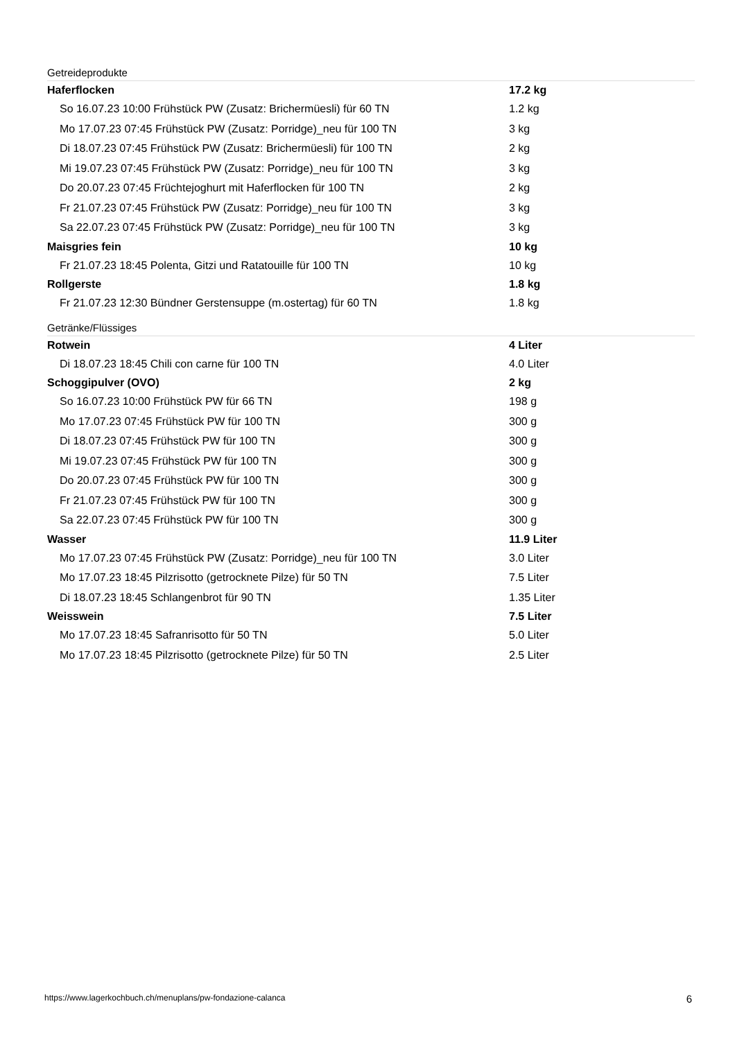Getreideprodukte
| Haferflocken | 17.2 kg |
| So 16.07.23 10:00 Frühstück PW (Zusatz: Brichermüesli) für 60 TN | 1.2 kg |
| Mo 17.07.23 07:45 Frühstück PW (Zusatz: Porridge)_neu für 100 TN | 3 kg |
| Di 18.07.23 07:45 Frühstück PW (Zusatz: Brichermüesli) für 100 TN | 2 kg |
| Mi 19.07.23 07:45 Frühstück PW (Zusatz: Porridge)_neu für 100 TN | 3 kg |
| Do 20.07.23 07:45 Früchtejoghurt mit Haferflocken für 100 TN | 2 kg |
| Fr 21.07.23 07:45 Frühstück PW (Zusatz: Porridge)_neu für 100 TN | 3 kg |
| Sa 22.07.23 07:45 Frühstück PW (Zusatz: Porridge)_neu für 100 TN | 3 kg |
| Maisgries fein | 10 kg |
| Fr 21.07.23 18:45 Polenta, Gitzi und Ratatouille für 100 TN | 10 kg |
| Rollgerste | 1.8 kg |
| Fr 21.07.23 12:30 Bündner Gerstensuppe (m.ostertag) für 60 TN | 1.8 kg |
Getränke/Flüssiges
| Rotwein | 4 Liter |
| Di 18.07.23 18:45 Chili con carne für 100 TN | 4.0 Liter |
| Schoggipulver (OVO) | 2 kg |
| So 16.07.23 10:00 Frühstück PW für 66 TN | 198 g |
| Mo 17.07.23 07:45 Frühstück PW für 100 TN | 300 g |
| Di 18.07.23 07:45 Frühstück PW für 100 TN | 300 g |
| Mi 19.07.23 07:45 Frühstück PW für 100 TN | 300 g |
| Do 20.07.23 07:45 Frühstück PW für 100 TN | 300 g |
| Fr 21.07.23 07:45 Frühstück PW für 100 TN | 300 g |
| Sa 22.07.23 07:45 Frühstück PW für 100 TN | 300 g |
| Wasser | 11.9 Liter |
| Mo 17.07.23 07:45 Frühstück PW (Zusatz: Porridge)_neu für 100 TN | 3.0 Liter |
| Mo 17.07.23 18:45 Pilzrisotto (getrocknete Pilze) für 50 TN | 7.5 Liter |
| Di 18.07.23 18:45 Schlangenbrot für 90 TN | 1.35 Liter |
| Weisswein | 7.5 Liter |
| Mo 17.07.23 18:45 Safranrisotto für 50 TN | 5.0 Liter |
| Mo 17.07.23 18:45 Pilzrisotto (getrocknete Pilze) für 50 TN | 2.5 Liter |
https://www.lagerkochbuch.ch/menuplans/pw-fondazione-calanca 6